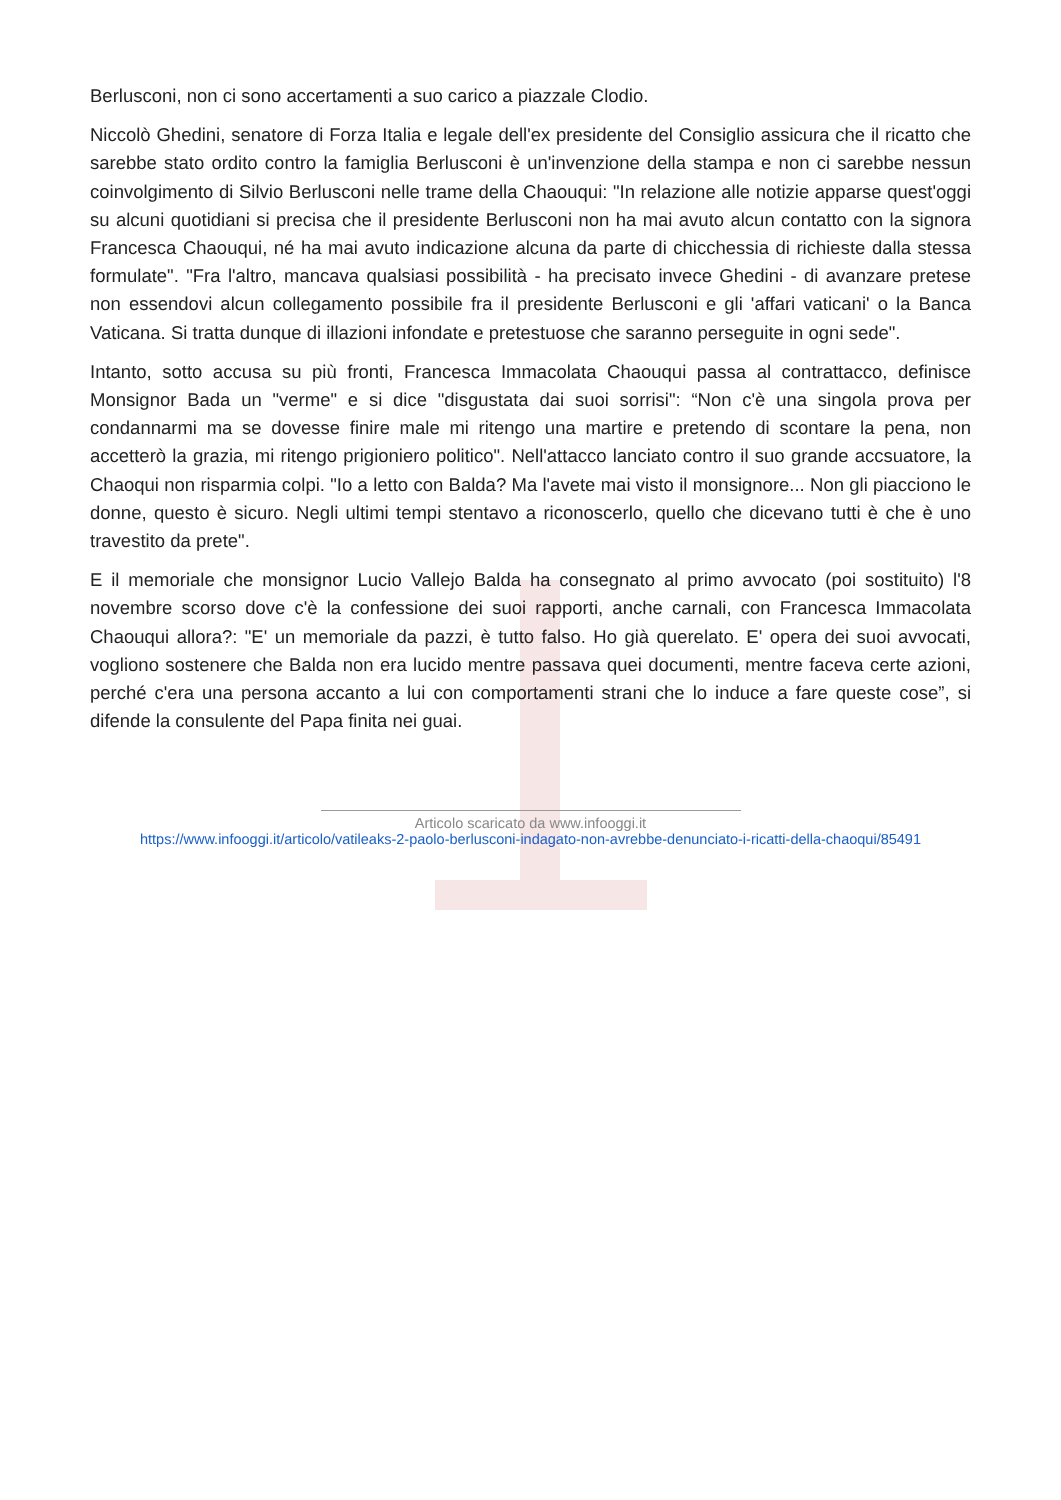Berlusconi, non ci sono accertamenti a suo carico a piazzale Clodio.
Niccolò Ghedini, senatore di Forza Italia e legale dell'ex presidente del Consiglio assicura che il ricatto che sarebbe stato ordito contro la famiglia Berlusconi è un'invenzione della stampa e non ci sarebbe nessun coinvolgimento di Silvio Berlusconi nelle trame della Chaouqui: "In relazione alle notizie apparse quest'oggi su alcuni quotidiani si precisa che il presidente Berlusconi non ha mai avuto alcun contatto con la signora Francesca Chaouqui, né ha mai avuto indicazione alcuna da parte di chicchessia di richieste dalla stessa formulate". "Fra l'altro, mancava qualsiasi possibilità - ha precisato invece Ghedini - di avanzare pretese non essendovi alcun collegamento possibile fra il presidente Berlusconi e gli 'affari vaticani' o la Banca Vaticana. Si tratta dunque di illazioni infondate e pretestuose che saranno perseguite in ogni sede".
Intanto, sotto accusa su più fronti, Francesca Immacolata Chaouqui passa al contrattacco, definisce Monsignor Bada un "verme" e si dice "disgustata dai suoi sorrisi": “Non c'è una singola prova per condannarmi ma se dovesse finire male mi ritengo una martire e pretendo di scontare la pena, non accetterò la grazia, mi ritengo prigioniero politico". Nell'attacco lanciato contro il suo grande accsuatore, la Chaoqui non risparmia colpi. "Io a letto con Balda? Ma l'avete mai visto il monsignore... Non gli piacciono le donne, questo è sicuro. Negli ultimi tempi stentavo a riconoscerlo, quello che dicevano tutti è che è uno travestito da prete".
E il memoriale che monsignor Lucio Vallejo Balda ha consegnato al primo avvocato (poi sostituito) l'8 novembre scorso dove c'è la confessione dei suoi rapporti, anche carnali, con Francesca Immacolata Chaouqui allora?: "E' un memoriale da pazzi, è tutto falso. Ho già querelato. E' opera dei suoi avvocati, vogliono sostenere che Balda non era lucido mentre passava quei documenti, mentre faceva certe azioni, perché c'era una persona accanto a lui con comportamenti strani che lo induce a fare queste cose”, si difende la consulente del Papa finita nei guai.
Articolo scaricato da www.infooggi.it
https://www.infooggi.it/articolo/vatileaks-2-paolo-berlusconi-indagato-non-avrebbe-denunciato-i-ricatti-della-chaoqui/85491